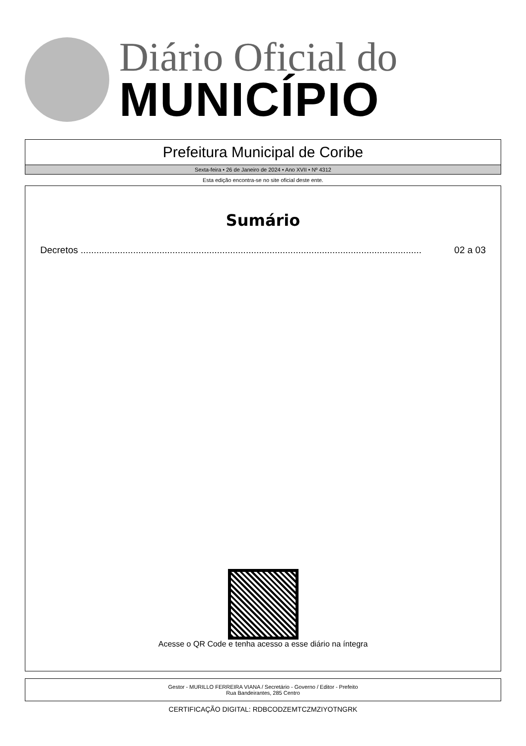Diário Oficial do
MUNICÍPIO
Prefeitura Municipal de Coribe
Sexta-feira • 26 de Janeiro de 2024 • Ano XVII • Nº 4312
Esta edição encontra-se no site oficial deste ente.
Sumário
Decretos .................................................................................................................................. 02 a 03
Acesse o QR Code e tenha acesso a esse diário na íntegra
Gestor - MURILLO FERREIRA VIANA / Secretário - Governo / Editor - Prefeito
Rua Bandeirantes, 285 Centro
CERTIFICAÇÃO DIGITAL: RDBCODZEMTCZMZIYOTNGRK